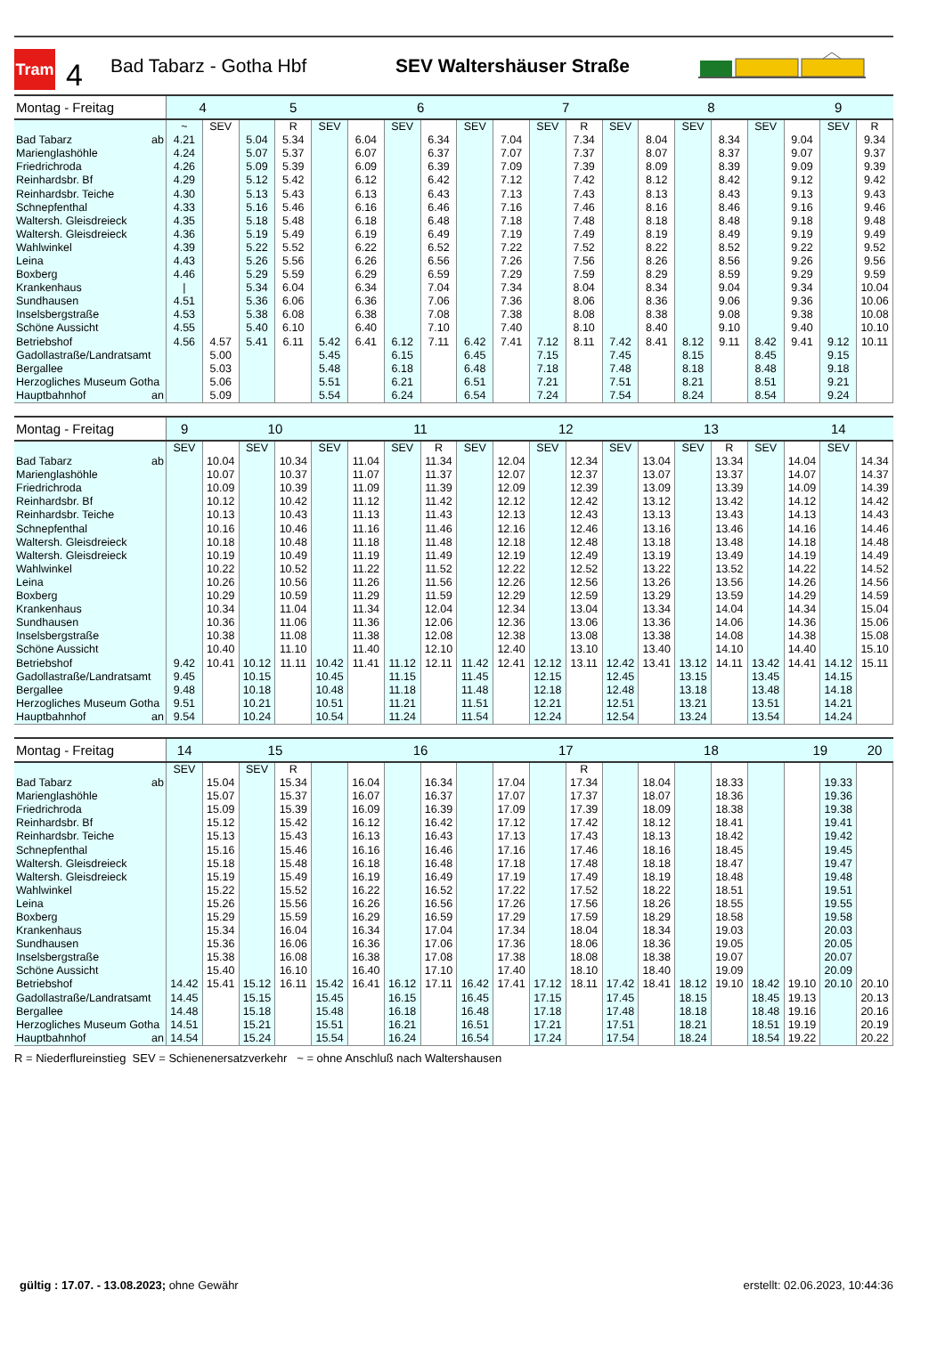Tram
4
Bad Tabarz - Gotha Hbf SEV Waltershäuser Straße
| Montag - Freitag | 4 | | 5 | | | 6 | | | | 7 | | | | 8 | | | | 9 | | |
| --- | --- | --- | --- | --- | --- | --- | --- | --- | --- | --- | --- | --- | --- | --- | --- | --- | --- | --- | --- | --- |
| | ~ | SEV | | R | SEV | | SEV | | SEV | | SEV | R | SEV | | SEV | | SEV | | SEV | R |
| Bad Tabarz ab | 4.21 | | 5.04 | 5.34 | | 6.04 | | 6.34 | | 7.04 | | 7.34 | | 8.04 | | 8.34 | | 9.04 | | 9.34 |
| Marienglashöhle | 4.24 | | 5.07 | 5.37 | | 6.07 | | 6.37 | | 7.07 | | 7.37 | | 8.07 | | 8.37 | | 9.07 | | 9.37 |
| Friedrichroda | 4.26 | | 5.09 | 5.39 | | 6.09 | | 6.39 | | 7.09 | | 7.39 | | 8.09 | | 8.39 | | 9.09 | | 9.39 |
| Reinhardsbr. Bf | 4.29 | | 5.12 | 5.42 | | 6.12 | | 6.42 | | 7.12 | | 7.42 | | 8.12 | | 8.42 | | 9.12 | | 9.42 |
| Reinhardsbr. Teiche | 4.30 | | 5.13 | 5.43 | | 6.13 | | 6.43 | | 7.13 | | 7.43 | | 8.13 | | 8.43 | | 9.13 | | 9.43 |
| Schnepfenthal | 4.33 | | 5.16 | 5.46 | | 6.16 | | 6.46 | | 7.16 | | 7.46 | | 8.16 | | 8.46 | | 9.16 | | 9.46 |
| Waltersh. Gleisdreieck | 4.35 | | 5.18 | 5.48 | | 6.18 | | 6.48 | | 7.18 | | 7.48 | | 8.18 | | 8.48 | | 9.18 | | 9.48 |
| Waltersh. Gleisdreieck | 4.36 | | 5.19 | 5.49 | | 6.19 | | 6.49 | | 7.19 | | 7.49 | | 8.19 | | 8.49 | | 9.19 | | 9.49 |
| Wahlwinkel | 4.39 | | 5.22 | 5.52 | | 6.22 | | 6.52 | | 7.22 | | 7.52 | | 8.22 | | 8.52 | | 9.22 | | 9.52 |
| Leina | 4.43 | | 5.26 | 5.56 | | 6.26 | | 6.56 | | 7.26 | | 7.56 | | 8.26 | | 8.56 | | 9.26 | | 9.56 |
| Boxberg | 4.46 | | 5.29 | 5.59 | | 6.29 | | 6.59 | | 7.29 | | 7.59 | | 8.29 | | 8.59 | | 9.29 | | 9.59 |
| Krankenhaus | / | | 5.34 | 6.04 | | 6.34 | | 7.04 | | 7.34 | | 8.04 | | 8.34 | | 9.04 | | 9.34 | | 10.04 |
| Sundhausen | 4.51 | | 5.36 | 6.06 | | 6.36 | | 7.06 | | 7.36 | | 8.06 | | 8.36 | | 9.06 | | 9.36 | | 10.06 |
| Inselsbergstraße | 4.53 | | 5.38 | 6.08 | | 6.38 | | 7.08 | | 7.38 | | 8.08 | | 8.38 | | 9.08 | | 9.38 | | 10.08 |
| Schöne Aussicht | 4.55 | | 5.40 | 6.10 | | 6.40 | | 7.10 | | 7.40 | | 8.10 | | 8.40 | | 9.10 | | 9.40 | | 10.10 |
| Betriebshof | 4.56 | 4.57 | 5.41 | 6.11 | 5.42 | 6.41 | 6.12 | 7.11 | 6.42 | 7.41 | 7.12 | 8.11 | 7.42 | 8.41 | 8.12 | 9.11 | 8.42 | 9.41 | 9.12 | 10.11 |
| Gadollastraße/Landratsamt | | 5.00 | | | 5.45 | | 6.15 | | 6.45 | | 7.15 | | 7.45 | | 8.15 | | 8.45 | | 9.15 | |
| Bergallee | | 5.03 | | | 5.48 | | 6.18 | | 6.48 | | 7.18 | | 7.48 | | 8.18 | | 8.48 | | 9.18 | |
| Herzogliches Museum Gotha | | 5.06 | | | 5.51 | | 6.21 | | 6.51 | | 7.21 | | 7.51 | | 8.21 | | 8.51 | | 9.21 | |
| Hauptbahnhof an | | 5.09 | | | 5.54 | | 6.24 | | 6.54 | | 7.24 | | 7.54 | | 8.24 | | 8.54 | | 9.24 | |
| Montag - Freitag | 9 | 10 | | | | 11 | | | | 12 | | | | 13 | | | | 14 | | |
| --- | --- | --- | --- | --- | --- | --- | --- | --- | --- | --- | --- | --- | --- | --- | --- | --- | --- | --- | --- | --- |
| | SEV | | SEV | | SEV | | SEV | R | SEV | | SEV | | SEV | | SEV | R | SEV | | SEV | |
| Bad Tabarz ab | | 10.04 | | 10.34 | | 11.04 | | 11.34 | | 12.04 | | 12.34 | | 13.04 | | 13.34 | | 14.04 | | 14.34 |
| Marienglashöhle | | 10.07 | | 10.37 | | 11.07 | | 11.37 | | 12.07 | | 12.37 | | 13.07 | | 13.37 | | 14.07 | | 14.37 |
| Friedrichroda | | 10.09 | | 10.39 | | 11.09 | | 11.39 | | 12.09 | | 12.39 | | 13.09 | | 13.39 | | 14.09 | | 14.39 |
| Reinhardsbr. Bf | | 10.12 | | 10.42 | | 11.12 | | 11.42 | | 12.12 | | 12.42 | | 13.12 | | 13.42 | | 14.12 | | 14.42 |
| Reinhardsbr. Teiche | | 10.13 | | 10.43 | | 11.13 | | 11.43 | | 12.13 | | 12.43 | | 13.13 | | 13.43 | | 14.13 | | 14.43 |
| Schnepfenthal | | 10.16 | | 10.46 | | 11.16 | | 11.46 | | 12.16 | | 12.46 | | 13.16 | | 13.46 | | 14.16 | | 14.46 |
| Waltersh. Gleisdreieck | | 10.18 | | 10.48 | | 11.18 | | 11.48 | | 12.18 | | 12.48 | | 13.18 | | 13.48 | | 14.18 | | 14.48 |
| Waltersh. Gleisdreieck | | 10.19 | | 10.49 | | 11.19 | | 11.49 | | 12.19 | | 12.49 | | 13.19 | | 13.49 | | 14.19 | | 14.49 |
| Wahlwinkel | | 10.22 | | 10.52 | | 11.22 | | 11.52 | | 12.22 | | 12.52 | | 13.22 | | 13.52 | | 14.22 | | 14.52 |
| Leina | | 10.26 | | 10.56 | | 11.26 | | 11.56 | | 12.26 | | 12.56 | | 13.26 | | 13.56 | | 14.26 | | 14.56 |
| Boxberg | | 10.29 | | 10.59 | | 11.29 | | 11.59 | | 12.29 | | 12.59 | | 13.29 | | 13.59 | | 14.29 | | 14.59 |
| Krankenhaus | | 10.34 | | 11.04 | | 11.34 | | 12.04 | | 12.34 | | 13.04 | | 13.34 | | 14.04 | | 14.34 | | 15.04 |
| Sundhausen | | 10.36 | | 11.06 | | 11.36 | | 12.06 | | 12.36 | | 13.06 | | 13.36 | | 14.06 | | 14.36 | | 15.06 |
| Inselsbergstraße | | 10.38 | | 11.08 | | 11.38 | | 12.08 | | 12.38 | | 13.08 | | 13.38 | | 14.08 | | 14.38 | | 15.08 |
| Schöne Aussicht | | 10.40 | | 11.10 | | 11.40 | | 12.10 | | 12.40 | | 13.10 | | 13.40 | | 14.10 | | 14.40 | | 15.10 |
| Betriebshof | 9.42 | 10.41 | 10.12 | 11.11 | 10.42 | 11.41 | 11.12 | 12.11 | 11.42 | 12.41 | 12.12 | 13.11 | 12.42 | 13.41 | 13.12 | 14.11 | 13.42 | 14.41 | 14.12 | 15.11 |
| Gadollastraße/Landratsamt | 9.45 | | 10.15 | | 10.45 | | 11.15 | | 11.45 | | 12.15 | | 12.45 | | 13.15 | | 13.45 | | 14.15 | |
| Bergallee | 9.48 | | 10.18 | | 10.48 | | 11.18 | | 11.48 | | 12.18 | | 12.48 | | 13.18 | | 13.48 | | 14.18 | |
| Herzogliches Museum Gotha | 9.51 | | 10.21 | | 10.51 | | 11.21 | | 11.51 | | 12.21 | | 12.51 | | 13.21 | | 13.51 | | 14.21 | |
| Hauptbahnhof an | 9.54 | | 10.24 | | 10.54 | | 11.24 | | 11.54 | | 12.24 | | 12.54 | | 13.24 | | 13.54 | | 14.24 | |
| Montag - Freitag | 14 | 15 | | | | 16 | | | | 17 | | | | 18 | | | | 19 | | 20 |
| --- | --- | --- | --- | --- | --- | --- | --- | --- | --- | --- | --- | --- | --- | --- | --- | --- | --- | --- | --- | --- |
| | SEV | | SEV | R | | | | | | | | R | | | | | | | | |
| Bad Tabarz ab | | 15.04 | | 15.34 | | 16.04 | | 16.34 | | 17.04 | | 17.34 | | 18.04 | | 18.33 | | | 19.33 | |
| Marienglashöhle | | 15.07 | | 15.37 | | 16.07 | | 16.37 | | 17.07 | | 17.37 | | 18.07 | | 18.36 | | | 19.36 | |
| Friedrichroda | | 15.09 | | 15.39 | | 16.09 | | 16.39 | | 17.09 | | 17.39 | | 18.09 | | 18.38 | | | 19.38 | |
| Reinhardsbr. Bf | | 15.12 | | 15.42 | | 16.12 | | 16.42 | | 17.12 | | 17.42 | | 18.12 | | 18.41 | | | 19.41 | |
| Reinhardsbr. Teiche | | 15.13 | | 15.43 | | 16.13 | | 16.43 | | 17.13 | | 17.43 | | 18.13 | | 18.42 | | | 19.42 | |
| Schnepfenthal | | 15.16 | | 15.46 | | 16.16 | | 16.46 | | 17.16 | | 17.46 | | 18.16 | | 18.45 | | | 19.45 | |
| Waltersh. Gleisdreieck | | 15.18 | | 15.48 | | 16.18 | | 16.48 | | 17.18 | | 17.48 | | 18.18 | | 18.47 | | | 19.47 | |
| Waltersh. Gleisdreieck | | 15.19 | | 15.49 | | 16.19 | | 16.49 | | 17.19 | | 17.49 | | 18.19 | | 18.48 | | | 19.48 | |
| Wahlwinkel | | 15.22 | | 15.52 | | 16.22 | | 16.52 | | 17.22 | | 17.52 | | 18.22 | | 18.51 | | | 19.51 | |
| Leina | | 15.26 | | 15.56 | | 16.26 | | 16.56 | | 17.26 | | 17.56 | | 18.26 | | 18.55 | | | 19.55 | |
| Boxberg | | 15.29 | | 15.59 | | 16.29 | | 16.59 | | 17.29 | | 17.59 | | 18.29 | | 18.58 | | | 19.58 | |
| Krankenhaus | | 15.34 | | 16.04 | | 16.34 | | 17.04 | | 17.34 | | 18.04 | | 18.34 | | 19.03 | | | 20.03 | |
| Sundhausen | | 15.36 | | 16.06 | | 16.36 | | 17.06 | | 17.36 | | 18.06 | | 18.36 | | 19.05 | | | 20.05 | |
| Inselsbergstraße | | 15.38 | | 16.08 | | 16.38 | | 17.08 | | 17.38 | | 18.08 | | 18.38 | | 19.07 | | | 20.07 | |
| Schöne Aussicht | | 15.40 | | 16.10 | | 16.40 | | 17.10 | | 17.40 | | 18.10 | | 18.40 | | 19.09 | | | 20.09 | |
| Betriebshof | 14.42 | 15.41 | 15.12 | 16.11 | 15.42 | 16.41 | 16.12 | 17.11 | 16.42 | 17.41 | 17.12 | 18.11 | 17.42 | 18.41 | 18.12 | 19.10 | 18.42 | 19.10 | 20.10 | 20.10 |
| Gadollastraße/Landratsamt | 14.45 | | 15.15 | | 15.45 | | 16.15 | | 16.45 | | 17.15 | | 17.45 | | 18.15 | | 18.45 | 19.13 | | 20.13 |
| Bergallee | 14.48 | | 15.18 | | 15.48 | | 16.18 | | 16.48 | | 17.18 | | 17.48 | | 18.18 | | 18.48 | 19.16 | | 20.16 |
| Herzogliches Museum Gotha | 14.51 | | 15.21 | | 15.51 | | 16.21 | | 16.51 | | 17.21 | | 17.51 | | 18.21 | | 18.51 | 19.19 | | 20.19 |
| Hauptbahnhof an | 14.54 | | 15.24 | | 15.54 | | 16.24 | | 16.54 | | 17.24 | | 17.54 | | 18.24 | | 18.54 | 19.22 | | 20.22 |
R = Niederflureinstieg SEV = Schienenersatzverkehr ~ = ohne Anschluß nach Waltershausen
gültig : 17.07. - 13.08.2023; ohne Gewähr
erstellt: 02.06.2023, 10:44:36